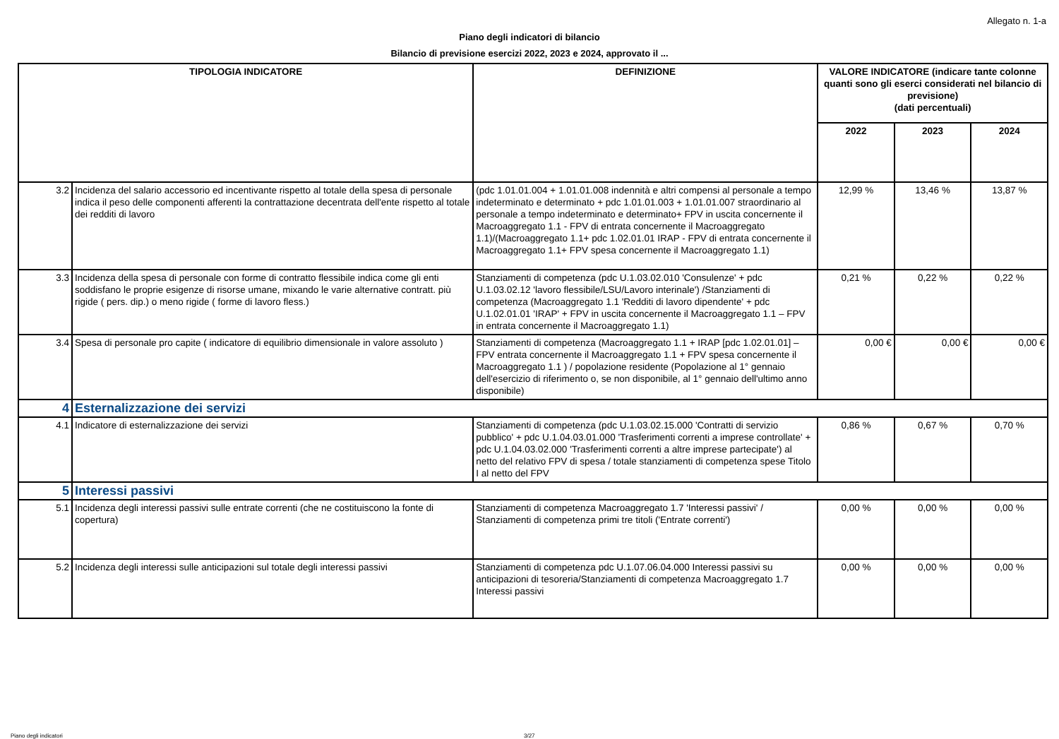Allegato n. 1-a
Piano degli indicatori di bilancio
Bilancio di previsione esercizi 2022, 2023 e 2024, approvato il ...
| TIPOLOGIA INDICATORE | | DEFINIZIONE | VALORE INDICATORE (indicare tante colonne quanti sono gli eserci considerati nel bilancio di previsione) (dati percentuali) | | |
| --- | --- | --- | --- | --- | --- |
| | | | 2022 | 2023 | 2024 |
| 3.2 | Incidenza del salario accessorio ed incentivante rispetto al totale della spesa di personale indica il peso delle componenti afferenti la contrattazione decentrata dell'ente rispetto al totale dei redditi di lavoro | (pdc 1.01.01.004 + 1.01.01.008 indennità e altri compensi al personale a tempo indeterminato e determinato + pdc 1.01.01.003 + 1.01.01.007 straordinario al personale a tempo indeterminato e determinato+ FPV in uscita concernente il Macroaggregato 1.1 - FPV di entrata concernente il Macroaggregato 1.1)/(Macroaggregato 1.1+ pdc 1.02.01.01 IRAP - FPV di entrata concernente il Macroaggregato 1.1+ FPV spesa concernente il Macroaggregato 1.1) | 12,99 % | 13,46 % | 13,87 % |
| 3.3 | Incidenza della spesa di personale con forme di contratto flessibile indica come gli enti soddisfano le proprie esigenze di risorse umane, mixando le varie alternative contratt. più rigide ( pers. dip.) o meno rigide ( forme di lavoro fless.) | Stanziamenti di competenza (pdc U.1.03.02.010 'Consulenze' + pdc U.1.03.02.12 'lavoro flessibile/LSU/Lavoro interinale') /Stanziamenti di competenza (Macroaggregato 1.1 'Redditi di lavoro dipendente' + pdc U.1.02.01.01 'IRAP' + FPV in uscita concernente il Macroaggregato 1.1 – FPV in entrata concernente il Macroaggregato 1.1) | 0,21 % | 0,22 % | 0,22 % |
| 3.4 | Spesa di personale pro capite ( indicatore di equilibrio dimensionale in valore assoluto ) | Stanziamenti di competenza (Macroaggregato 1.1 + IRAP [pdc 1.02.01.01] – FPV entrata concernente il Macroaggregato 1.1 + FPV spesa concernente il Macroaggregato 1.1 ) / popolazione residente (Popolazione al 1° gennaio dell'esercizio di riferimento o, se non disponibile, al 1° gennaio dell'ultimo anno disponibile) | 0,00 € | 0,00 € | 0,00 € |
| 4 | Esternalizzazione dei servizi | | | | |
| 4.1 | Indicatore di esternalizzazione dei servizi | Stanziamenti di competenza (pdc U.1.03.02.15.000 'Contratti di servizio pubblico' + pdc U.1.04.03.01.000 'Trasferimenti correnti a imprese controllate' + pdc U.1.04.03.02.000 'Trasferimenti correnti a altre imprese partecipate') al netto del relativo FPV di spesa / totale stanziamenti di competenza spese Titolo I al netto del FPV | 0,86 % | 0,67 % | 0,70 % |
| 5 | Interessi passivi | | | | |
| 5.1 | Incidenza degli interessi passivi sulle entrate correnti (che ne costituiscono la fonte di copertura) | Stanziamenti di competenza Macroaggregato 1.7 'Interessi passivi' / Stanziamenti di competenza primi tre titoli ('Entrate correnti') | 0,00 % | 0,00 % | 0,00 % |
| 5.2 | Incidenza degli interessi sulle anticipazioni sul totale degli interessi passivi | Stanziamenti di competenza pdc U.1.07.06.04.000 Interessi passivi su anticipazioni di tesoreria/Stanziamenti di competenza Macroaggregato 1.7 Interessi passivi | 0,00 % | 0,00 % | 0,00 % |
Piano degli indicatori 3/27